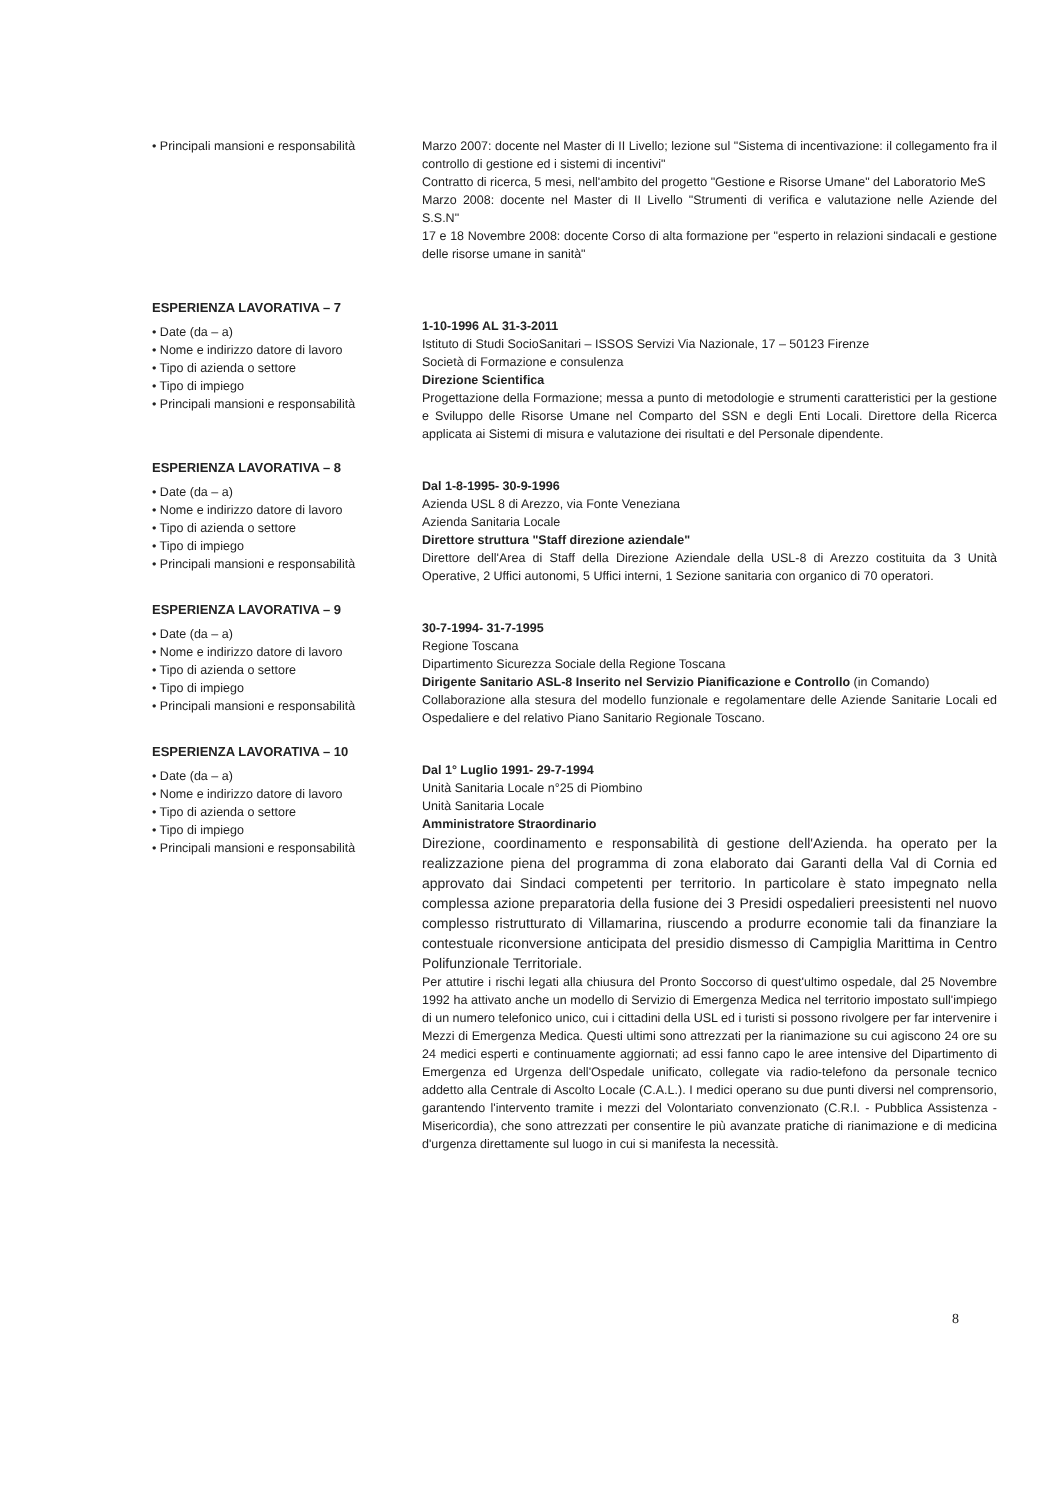• Principali mansioni e responsabilità
Marzo 2007: docente nel Master di II Livello; lezione sul "Sistema di incentivazione: il collegamento fra il controllo di gestione ed i sistemi di incentivi"
Contratto di ricerca, 5 mesi, nell'ambito del progetto "Gestione e Risorse Umane" del Laboratorio MeS
Marzo 2008: docente nel Master di II Livello "Strumenti di verifica e valutazione nelle Aziende del S.S.N"
17 e 18 Novembre 2008: docente Corso di alta formazione per "esperto in relazioni sindacali e gestione delle risorse umane in sanità"
ESPERIENZA LAVORATIVA – 7
• Date (da – a)
• Nome e indirizzo datore di lavoro
• Tipo di azienda o settore
• Tipo di impiego
• Principali mansioni e responsabilità
1-10-1996 AL 31-3-2011
Istituto di Studi SocioSanitari – ISSOS Servizi Via Nazionale, 17 – 50123 Firenze
Società di Formazione e consulenza
Direzione Scientifica
Progettazione della Formazione; messa a punto di metodologie e strumenti caratteristici per la gestione e Sviluppo delle Risorse Umane nel Comparto del SSN e degli Enti Locali. Direttore della Ricerca applicata ai Sistemi di misura e valutazione dei risultati e del Personale dipendente.
ESPERIENZA LAVORATIVA – 8
• Date (da – a)
• Nome e indirizzo datore di lavoro
• Tipo di azienda o settore
• Tipo di impiego
• Principali mansioni e responsabilità
Dal 1-8-1995- 30-9-1996
Azienda USL 8 di Arezzo, via Fonte Veneziana
Azienda Sanitaria Locale
Direttore struttura "Staff direzione aziendale"
Direttore dell'Area di Staff della Direzione Aziendale della USL-8 di Arezzo costituita da 3 Unità Operative, 2 Uffici autonomi, 5 Uffici interni, 1 Sezione sanitaria con organico di 70 operatori.
ESPERIENZA LAVORATIVA – 9
• Date (da – a)
• Nome e indirizzo datore di lavoro
• Tipo di azienda o settore
• Tipo di impiego
• Principali mansioni e responsabilità
30-7-1994- 31-7-1995
Regione Toscana
Dipartimento Sicurezza Sociale della Regione Toscana
Dirigente Sanitario ASL-8 Inserito nel Servizio Pianificazione e Controllo (in Comando)
Collaborazione alla stesura del modello funzionale e regolamentare delle Aziende Sanitarie Locali ed Ospedaliere e del relativo Piano Sanitario Regionale Toscano.
ESPERIENZA LAVORATIVA – 10
• Date (da – a)
• Nome e indirizzo datore di lavoro
• Tipo di azienda o settore
• Tipo di impiego
• Principali mansioni e responsabilità
Dal 1° Luglio 1991- 29-7-1994
Unità Sanitaria Locale n°25 di Piombino
Unità Sanitaria Locale
Amministratore Straordinario
Direzione, coordinamento e responsabilità di gestione dell'Azienda. ha operato per la realizzazione piena del programma di zona elaborato dai Garanti della Val di Cornia ed approvato dai Sindaci competenti per territorio. In particolare è stato impegnato nella complessa azione preparatoria della fusione dei 3 Presidi ospedalieri preesistenti nel nuovo complesso ristrutturato di Villamarina, riuscendo a produrre economie tali da finanziare la contestuale riconversione anticipata del presidio dismesso di Campiglia Marittima in Centro Polifunzionale Territoriale.
Per attutire i rischi legati alla chiusura del Pronto Soccorso di quest'ultimo ospedale, dal 25 Novembre 1992 ha attivato anche un modello di Servizio di Emergenza Medica nel territorio impostato sull'impiego di un numero telefonico unico, cui i cittadini della USL ed i turisti si possono rivolgere per far intervenire i Mezzi di Emergenza Medica. Questi ultimi sono attrezzati per la rianimazione su cui agiscono 24 ore su 24 medici esperti e continuamente aggiornati; ad essi fanno capo le aree intensive del Dipartimento di Emergenza ed Urgenza dell'Ospedale unificato, collegate via radio-telefono da personale tecnico addetto alla Centrale di Ascolto Locale (C.A.L.). I medici operano su due punti diversi nel comprensorio, garantendo l'intervento tramite i mezzi del Volontariato convenzionato (C.R.I. - Pubblica Assistenza - Misericordia), che sono attrezzati per consentire le più avanzate pratiche di rianimazione e di medicina d'urgenza direttamente sul luogo in cui si manifesta la necessità.
8